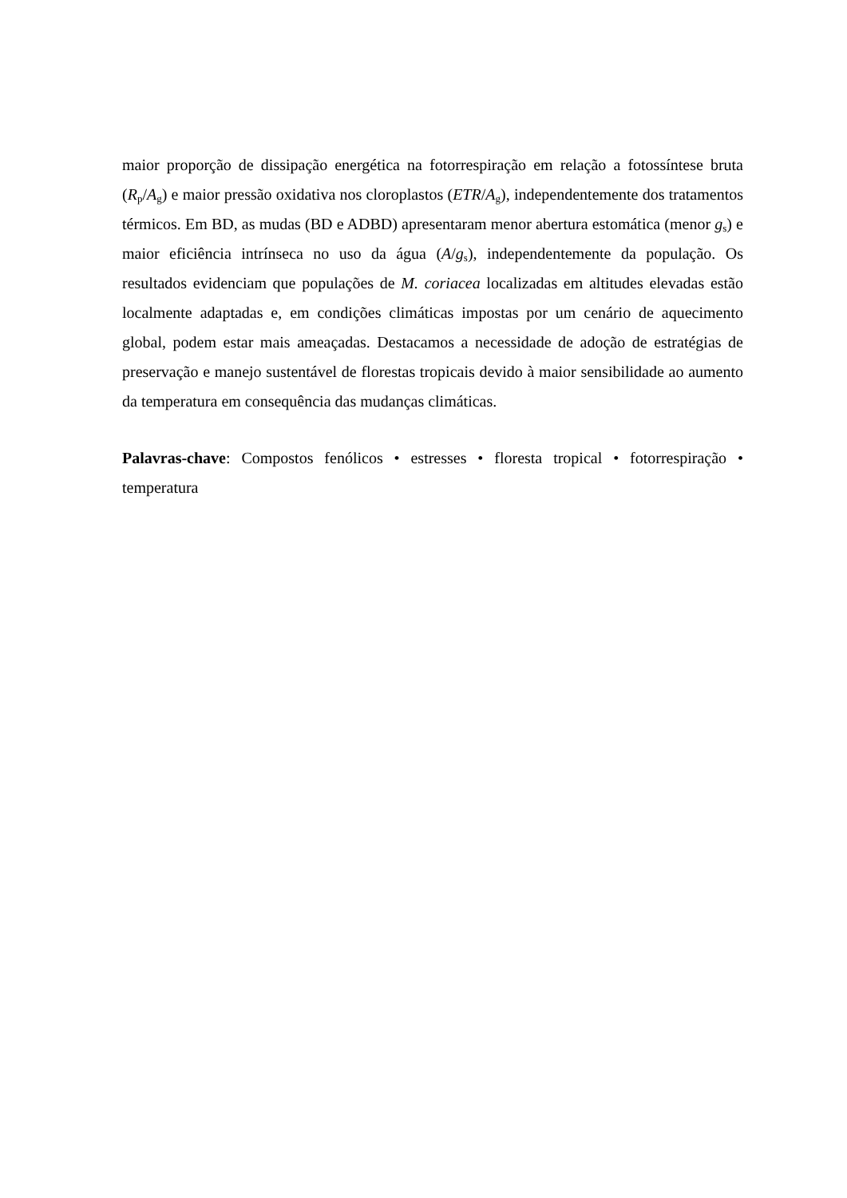maior proporção de dissipação energética na fotorrespiração em relação a fotossíntese bruta (R<sub>p</sub>/A<sub>g</sub>) e maior pressão oxidativa nos cloroplastos (ETR/A<sub>g</sub>), independentemente dos tratamentos térmicos. Em BD, as mudas (BD e ADBD) apresentaram menor abertura estomática (menor g<sub>s</sub>) e maior eficiência intrínseca no uso da água (A/g<sub>s</sub>), independentemente da população. Os resultados evidenciam que populações de M. coriacea localizadas em altitudes elevadas estão localmente adaptadas e, em condições climáticas impostas por um cenário de aquecimento global, podem estar mais ameaçadas. Destacamos a necessidade de adoção de estratégias de preservação e manejo sustentável de florestas tropicais devido à maior sensibilidade ao aumento da temperatura em consequência das mudanças climáticas.
Palavras-chave: Compostos fenólicos • estresses • floresta tropical • fotorrespiração • temperatura